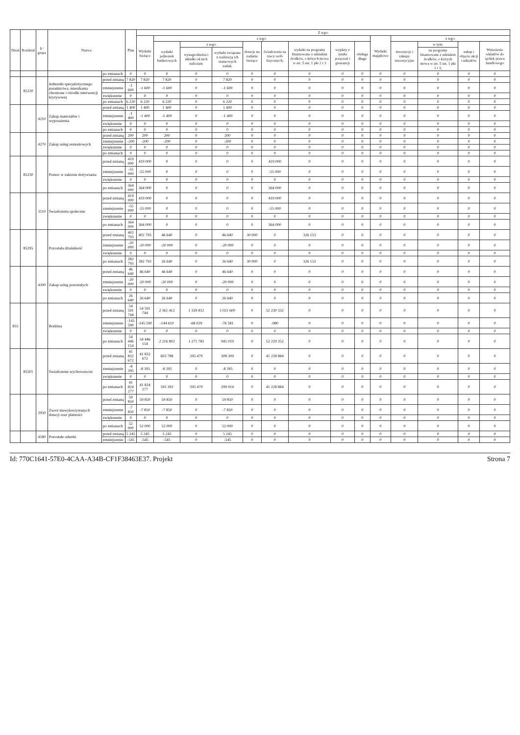| Dział | Rozdział | § / grupa | Nazwa | | Plan | Z tego: | | | | | | | | | | | | | |
| --- | --- | --- | --- | --- | --- | --- | --- | --- | --- | --- | --- | --- | --- | --- | --- | --- | --- | --- | --- |
| | | | | | | Wydatki bieżące | z tego: | | | | | | | | Wydatki majątkowe | z tego: | | | |
| | | | | | | | wydatki jednostek budżetowych | z tego: | | dotacje na zadania bieżące | świadczenia na rzecz osób fizycznych; | wydatki na programy finansowane z udziałem środków, o których mowa w art. 5 ust. 1 pkt 2 i 3 | wypłaty z tytułu poręczeń i gwarancji | obsługa długu | | inwestycje i zakupy inwestycyjne | w tym: | zakup i objęcie akcji i udziałów | Wniesienie wkładów do spółek prawa handlowego |
| | | | | | | | | wynagrodzenia i składki od nich naliczane | wydatki związane z realizacją ich statutowych zadań; | | | | | | | | na programy finansowane z udziałem środków, o których mowa w art. 5 ust. 1 pkt 2 i 3, | | |
| | | | | po zmianach | 0 | 0 | 0 | 0 | 0 | 0 | 0 | 0 | 0 | 0 | 0 | 0 | 0 | 0 | 0 |
| | 85220 | | Jednostki specjalistycznego poradnictwa, mieszkania chronione i ośrodki interwencji kryzysowej | przed zmianą | 7 820 | 7 820 | 7 820 | 0 | 7 820 | 0 | 0 | 0 | 0 | 0 | 0 | 0 | 0 | 0 | 0 |
| | | | | zmniejszenie | -1 600 | -1 600 | -1 600 | 0 | -1 600 | 0 | 0 | 0 | 0 | 0 | 0 | 0 | 0 | 0 | 0 |
| | | | | zwiększenie | 0 | 0 | 0 | 0 | 0 | 0 | 0 | 0 | 0 | 0 | 0 | 0 | 0 | 0 | 0 |
| | | | | po zmianach | 6 220 | 6 220 | 6 220 | 0 | 6 220 | 0 | 0 | 0 | 0 | 0 | 0 | 0 | 0 | 0 | 0 |
| | | 4210 | Zakup materiałów i wyposażenia | przed zmianą | 1 400 | 1 400 | 1 400 | 0 | 1 400 | 0 | 0 | 0 | 0 | 0 | 0 | 0 | 0 | 0 | 0 |
| | | | | zmniejszenie | -1 400 | -1 400 | -1 400 | 0 | -1 400 | 0 | 0 | 0 | 0 | 0 | 0 | 0 | 0 | 0 | 0 |
| | | | | zwiększenie | 0 | 0 | 0 | 0 | 0 | 0 | 0 | 0 | 0 | 0 | 0 | 0 | 0 | 0 | 0 |
| | | | | po zmianach | 0 | 0 | 0 | 0 | 0 | 0 | 0 | 0 | 0 | 0 | 0 | 0 | 0 | 0 | 0 |
| | | 4270 | Zakup usług remontowych | przed zmianą | 200 | 200 | 200 | 0 | 200 | 0 | 0 | 0 | 0 | 0 | 0 | 0 | 0 | 0 | 0 |
| | | | | zmniejszenie | -200 | -200 | -200 | 0 | -200 | 0 | 0 | 0 | 0 | 0 | 0 | 0 | 0 | 0 | 0 |
| | | | | zwiększenie | 0 | 0 | 0 | 0 | 0 | 0 | 0 | 0 | 0 | 0 | 0 | 0 | 0 | 0 | 0 |
| | | | | po zmianach | 0 | 0 | 0 | 0 | 0 | 0 | 0 | 0 | 0 | 0 | 0 | 0 | 0 | 0 | 0 |
| | 85230 | | Pomoc w zakresie dożywiania | przed zmianą | 419 000 | 419 000 | 0 | 0 | 0 | 0 | 419 000 | 0 | 0 | 0 | 0 | 0 | 0 | 0 | 0 |
| | | | | zmniejszenie | -55 000 | -55 000 | 0 | 0 | 0 | 0 | -55 000 | 0 | 0 | 0 | 0 | 0 | 0 | 0 | 0 |
| | | | | zwiększenie | 0 | 0 | 0 | 0 | 0 | 0 | 0 | 0 | 0 | 0 | 0 | 0 | 0 | 0 | 0 |
| | | | | po zmianach | 364 000 | 364 000 | 0 | 0 | 0 | 0 | 364 000 | 0 | 0 | 0 | 0 | 0 | 0 | 0 | 0 |
| | | 3110 | Świadczenia społeczne | przed zmianą | 419 000 | 419 000 | 0 | 0 | 0 | 0 | 419 000 | 0 | 0 | 0 | 0 | 0 | 0 | 0 | 0 |
| | | | | zmniejszenie | -55 000 | -55 000 | 0 | 0 | 0 | 0 | -55 000 | 0 | 0 | 0 | 0 | 0 | 0 | 0 | 0 |
| | | | | zwiększenie | 0 | 0 | 0 | 0 | 0 | 0 | 0 | 0 | 0 | 0 | 0 | 0 | 0 | 0 | 0 |
| | | | | po zmianach | 364 000 | 364 000 | 0 | 0 | 0 | 0 | 364 000 | 0 | 0 | 0 | 0 | 0 | 0 | 0 | 0 |
| | 85295 | | Pozostała działalność | przed zmianą | 402 793 | 402 793 | 46 640 | 0 | 46 640 | 30 000 | 0 | 326 153 | 0 | 0 | 0 | 0 | 0 | 0 | 0 |
| | | | | zmniejszenie | -20 000 | -20 000 | -20 000 | 0 | -20 000 | 0 | 0 | 0 | 0 | 0 | 0 | 0 | 0 | 0 | 0 |
| | | | | zwiększenie | 0 | 0 | 0 | 0 | 0 | 0 | 0 | 0 | 0 | 0 | 0 | 0 | 0 | 0 | 0 |
| | | | | po zmianach | 382 793 | 382 793 | 26 640 | 0 | 26 640 | 30 000 | 0 | 326 153 | 0 | 0 | 0 | 0 | 0 | 0 | 0 |
| | | 4300 | Zakup usług pozostałych | przed zmianą | 46 640 | 46 640 | 46 640 | 0 | 46 640 | 0 | 0 | 0 | 0 | 0 | 0 | 0 | 0 | 0 | 0 |
| | | | | zmniejszenie | -20 000 | -20 000 | -20 000 | 0 | -20 000 | 0 | 0 | 0 | 0 | 0 | 0 | 0 | 0 | 0 | 0 |
| | | | | zwiększenie | 0 | 0 | 0 | 0 | 0 | 0 | 0 | 0 | 0 | 0 | 0 | 0 | 0 | 0 | 0 |
| | | | | po zmianach | 26 640 | 26 640 | 26 640 | 0 | 26 640 | 0 | 0 | 0 | 0 | 0 | 0 | 0 | 0 | 0 | 0 |
| 855 | | | Rodzina | przed zmianą | 54 591 744 | 54 591 744 | 2 361 412 | 1 339 812 | 1 021 600 | 0 | 52 230 332 | 0 | 0 | 0 | 0 | 0 | 0 | 0 | 0 |
| | | | | zmniejszenie | -145 590 | -145 590 | -144 610 | -68 029 | -76 581 | 0 | -980 | 0 | 0 | 0 | 0 | 0 | 0 | 0 | 0 |
| | | | | zwiększenie | 0 | 0 | 0 | 0 | 0 | 0 | 0 | 0 | 0 | 0 | 0 | 0 | 0 | 0 | 0 |
| | | | | po zmianach | 54 446 154 | 54 446 154 | 2 216 802 | 1 271 783 | 945 019 | 0 | 52 229 352 | 0 | 0 | 0 | 0 | 0 | 0 | 0 | 0 |
| | 85501 | | Świadczenie wychowawcze | przed zmianą | 41 832 672 | 41 832 672 | 603 788 | 295 479 | 308 309 | 0 | 41 228 884 | 0 | 0 | 0 | 0 | 0 | 0 | 0 | 0 |
| | | | | zmniejszenie | -8 395 | -8 395 | -8 395 | 0 | -8 395 | 0 | 0 | 0 | 0 | 0 | 0 | 0 | 0 | 0 | 0 |
| | | | | zwiększenie | 0 | 0 | 0 | 0 | 0 | 0 | 0 | 0 | 0 | 0 | 0 | 0 | 0 | 0 | 0 |
| | | | | po zmianach | 41 824 277 | 41 824 277 | 595 393 | 295 479 | 299 914 | 0 | 41 228 884 | 0 | 0 | 0 | 0 | 0 | 0 | 0 | 0 |
| | | 2950 | Zwrot niewykorzystanych dotacji oraz płatności | przed zmianą | 59 850 | 59 850 | 59 850 | 0 | 59 850 | 0 | 0 | 0 | 0 | 0 | 0 | 0 | 0 | 0 | 0 |
| | | | | zmniejszenie | -7 850 | -7 850 | -7 850 | 0 | -7 850 | 0 | 0 | 0 | 0 | 0 | 0 | 0 | 0 | 0 | 0 |
| | | | | zwiększenie | 0 | 0 | 0 | 0 | 0 | 0 | 0 | 0 | 0 | 0 | 0 | 0 | 0 | 0 | 0 |
| | | | | po zmianach | 52 000 | 52 000 | 52 000 | 0 | 52 000 | 0 | 0 | 0 | 0 | 0 | 0 | 0 | 0 | 0 | 0 |
| | | 4580 | Pozostałe odsetki | przed zmianą | 5 245 | 5 245 | 5 245 | 0 | 5 245 | 0 | 0 | 0 | 0 | 0 | 0 | 0 | 0 | 0 | 0 |
| | | | | zmniejszenie | -545 | -545 | -545 | 0 | -545 | 0 | 0 | 0 | 0 | 0 | 0 | 0 | 0 | 0 | 0 |
Id: 770C1641-57E0-4CAA-A34B-CF1F38463E37. Projekt Strona 7